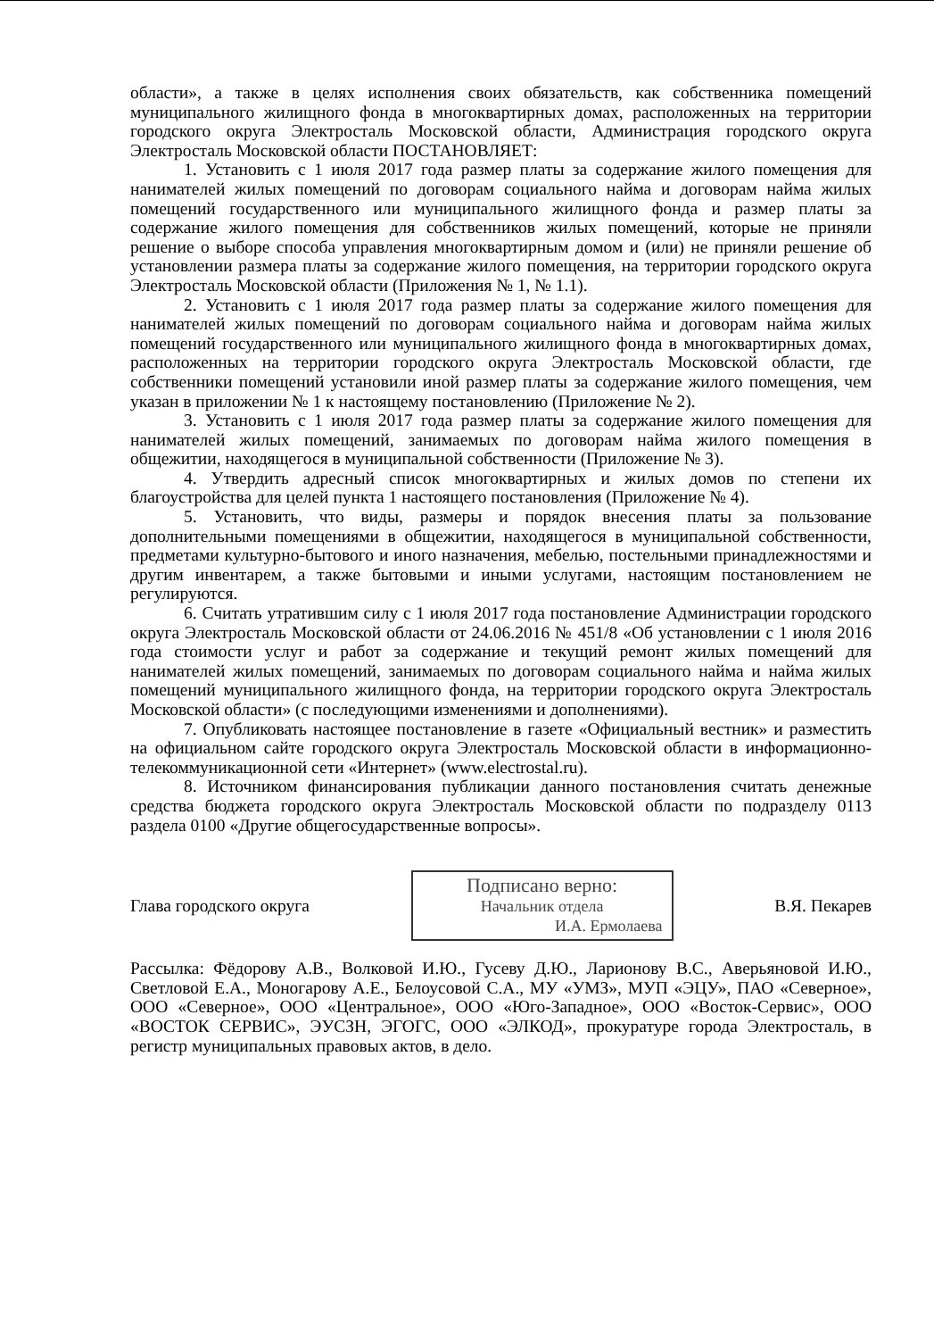области», а также в целях исполнения своих обязательств, как собственника помещений муниципального жилищного фонда в многоквартирных домах, расположенных на территории городского округа Электросталь Московской области, Администрация городского округа Электросталь Московской области ПОСТАНОВЛЯЕТ:
1. Установить с 1 июля 2017 года размер платы за содержание жилого помещения для нанимателей жилых помещений по договорам социального найма и договорам найма жилых помещений государственного или муниципального жилищного фонда и размер платы за содержание жилого помещения для собственников жилых помещений, которые не приняли решение о выборе способа управления многоквартирным домом и (или) не приняли решение об установлении размера платы за содержание жилого помещения, на территории городского округа Электросталь Московской области (Приложения № 1, № 1.1).
2. Установить с 1 июля 2017 года размер платы за содержание жилого помещения для нанимателей жилых помещений по договорам социального найма и договорам найма жилых помещений государственного или муниципального жилищного фонда в многоквартирных домах, расположенных на территории городского округа Электросталь Московской области, где собственники помещений установили иной размер платы за содержание жилого помещения, чем указан в приложении № 1 к настоящему постановлению (Приложение № 2).
3. Установить с 1 июля 2017 года размер платы за содержание жилого помещения для нанимателей жилых помещений, занимаемых по договорам найма жилого помещения в общежитии, находящегося в муниципальной собственности (Приложение № 3).
4. Утвердить адресный список многоквартирных и жилых домов по степени их благоустройства для целей пункта 1 настоящего постановления (Приложение № 4).
5. Установить, что виды, размеры и порядок внесения платы за пользование дополнительными помещениями в общежитии, находящегося в муниципальной собственности, предметами культурно-бытового и иного назначения, мебелью, постельными принадлежностями и другим инвентарем, а также бытовыми и иными услугами, настоящим постановлением не регулируются.
6. Считать утратившим силу с 1 июля 2017 года постановление Администрации городского округа Электросталь Московской области от 24.06.2016 № 451/8 «Об установлении с 1 июля 2016 года стоимости услуг и работ за содержание и текущий ремонт жилых помещений для нанимателей жилых помещений, занимаемых по договорам социального найма и найма жилых помещений муниципального жилищного фонда, на территории городского округа Электросталь Московской области» (с последующими изменениями и дополнениями).
7. Опубликовать настоящее постановление в газете «Официальный вестник» и разместить на официальном сайте городского округа Электросталь Московской области в информационно-телекоммуникационной сети «Интернет» (www.electrostal.ru).
8. Источником финансирования публикации данного постановления считать денежные средства бюджета городского округа Электросталь Московской области по подразделу 0113 раздела 0100 «Другие общегосударственные вопросы».
Глава городского округа
Подписано верно:
Начальник отдела
И.А. Ермолаева
В.Я. Пекарев
Рассылка: Фёдорову А.В., Волковой И.Ю., Гусеву Д.Ю., Ларионову В.С., Аверьяновой И.Ю., Светловой Е.А., Моногарову А.Е., Белоусовой С.А., МУ «УМЗ», МУП «ЭЦУ», ПАО «Северное», ООО «Северное», ООО «Центральное», ООО «Юго-Западное», ООО «Восток-Сервис», ООО «ВОСТОК СЕРВИС», ЭУСЗН, ЭГОГС, ООО «ЭЛКОД», прокуратуре города Электросталь, в регистр муниципальных правовых актов, в дело.